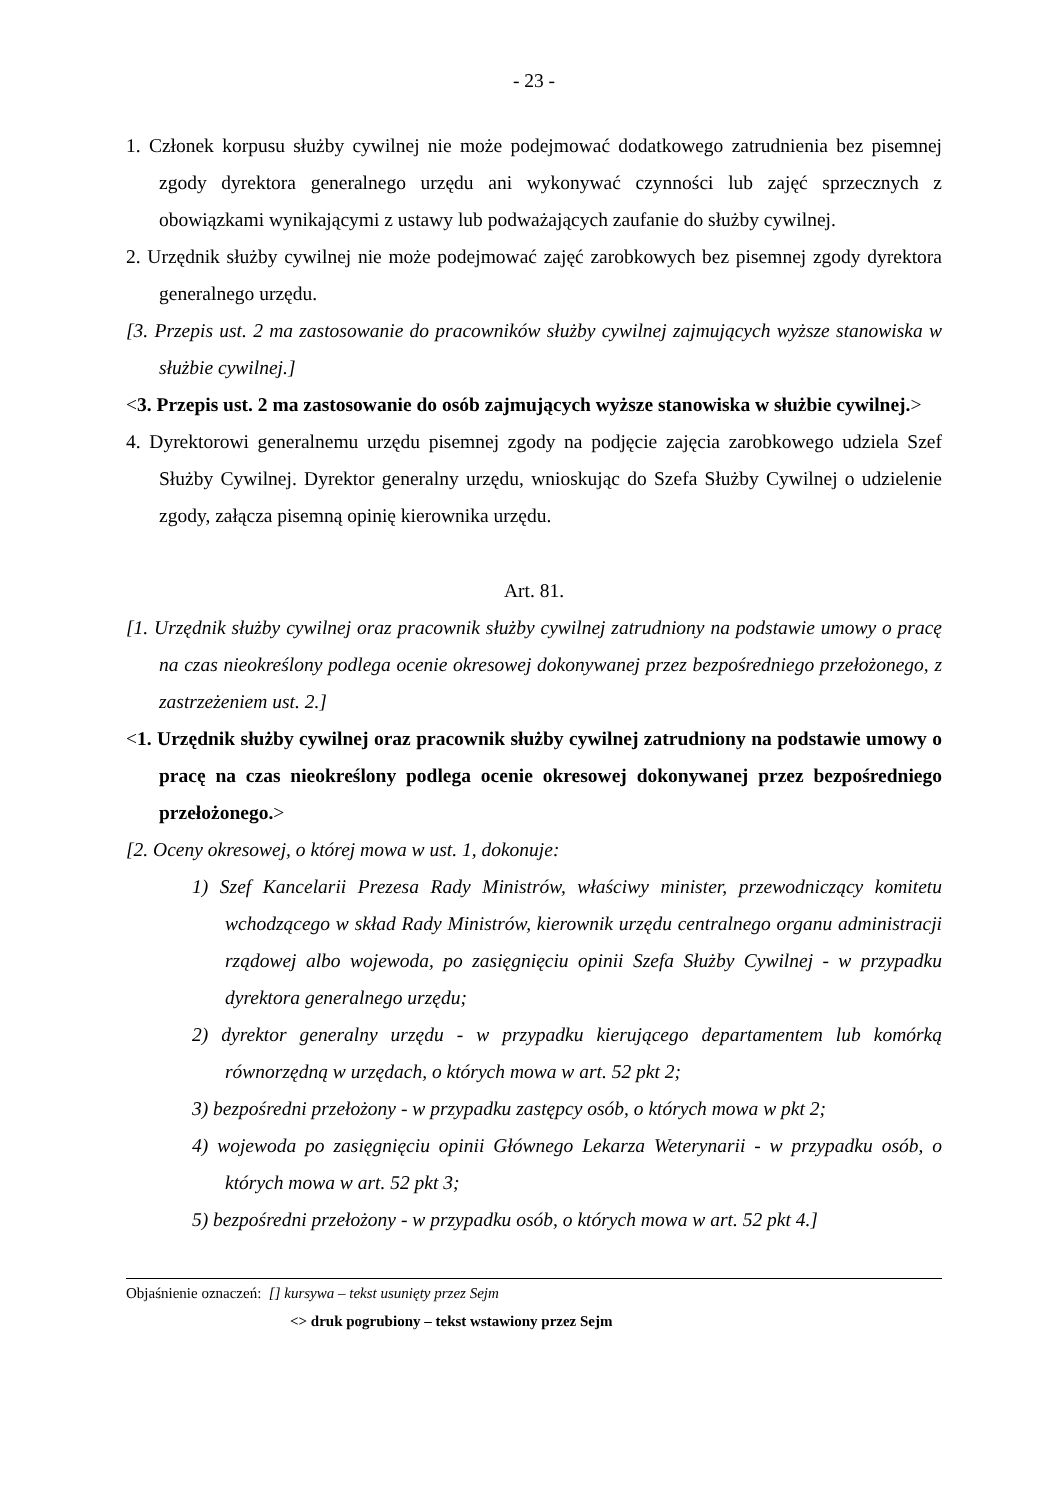- 23 -
1. Członek korpusu służby cywilnej nie może podejmować dodatkowego zatrudnienia bez pisemnej zgody dyrektora generalnego urzędu ani wykonywać czynności lub zajęć sprzecznych z obowiązkami wynikającymi z ustawy lub podważających zaufanie do służby cywilnej.
2. Urzędnik służby cywilnej nie może podejmować zajęć zarobkowych bez pisemnej zgody dyrektora generalnego urzędu.
[3. Przepis ust. 2 ma zastosowanie do pracowników służby cywilnej zajmujących wyższe stanowiska w służbie cywilnej.]
<3. Przepis ust. 2 ma zastosowanie do osób zajmujących wyższe stanowiska w służbie cywilnej.>
4. Dyrektorowi generalnemu urzędu pisemnej zgody na podjęcie zajęcia zarobkowego udziela Szef Służby Cywilnej. Dyrektor generalny urzędu, wnioskując do Szefa Służby Cywilnej o udzielenie zgody, załącza pisemną opinię kierownika urzędu.
Art. 81.
[1. Urzędnik służby cywilnej oraz pracownik służby cywilnej zatrudniony na podstawie umowy o pracę na czas nieokreślony podlega ocenie okresowej dokonywanej przez bezpośredniego przełożonego, z zastrzeżeniem ust. 2.]
<1. Urzędnik służby cywilnej oraz pracownik służby cywilnej zatrudniony na podstawie umowy o pracę na czas nieokreślony podlega ocenie okresowej dokonywanej przez bezpośredniego przełożonego.>
[2. Oceny okresowej, o której mowa w ust. 1, dokonuje:
1) Szef Kancelarii Prezesa Rady Ministrów, właściwy minister, przewodniczący komitetu wchodzącego w skład Rady Ministrów, kierownik urzędu centralnego organu administracji rządowej albo wojewoda, po zasięgnięciu opinii Szefa Służby Cywilnej - w przypadku dyrektora generalnego urzędu;
2) dyrektor generalny urzędu - w przypadku kierującego departamentem lub komórką równorzędną w urzędach, o których mowa w art. 52 pkt 2;
3) bezpośredni przełożony - w przypadku zastępcy osób, o których mowa w pkt 2;
4) wojewoda po zasięgnięciu opinii Głównego Lekarza Weterynarii - w przypadku osób, o których mowa w art. 52 pkt 3;
5) bezpośredni przełożony - w przypadku osób, o których mowa w art. 52 pkt 4.]
Objaśnienie oznaczeń: [] kursywa – tekst usunięty przez Sejm
<> druk pogrubiony – tekst wstawiony przez Sejm